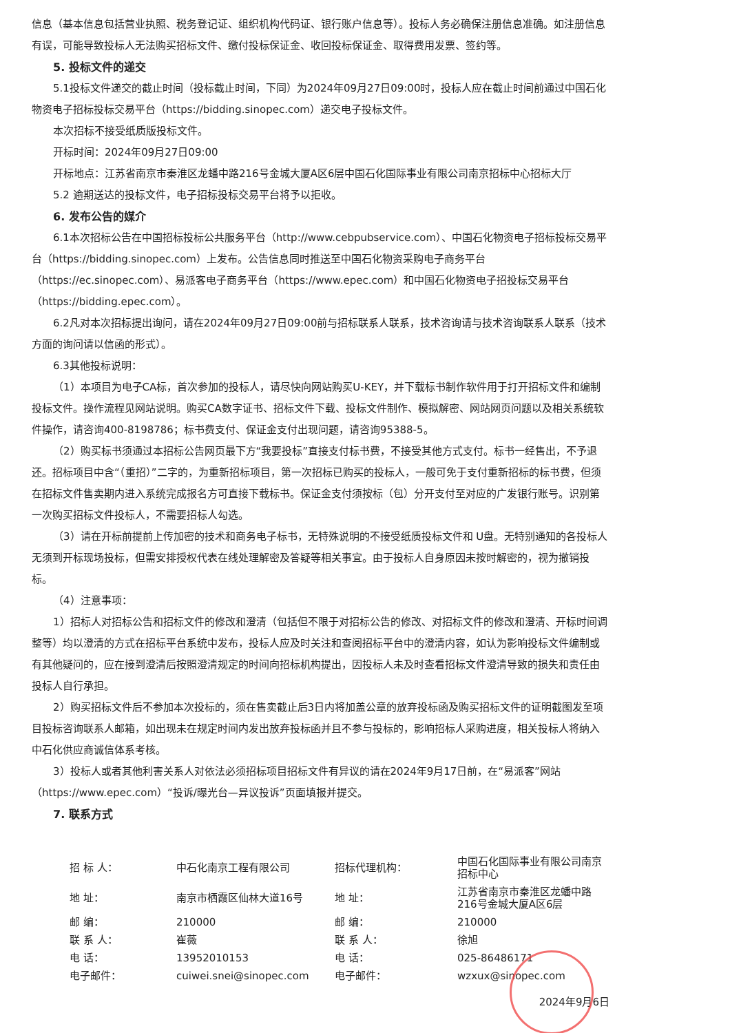信息（基本信息包括营业执照、税务登记证、组织机构代码证、银行账户信息等）。投标人务必确保注册信息准确。如注册信息有误，可能导致投标人无法购买招标文件、缴付投标保证金、收回投标保证金、取得费用发票、签约等。
5. 投标文件的递交
5.1投标文件递交的截止时间（投标截止时间，下同）为2024年09月27日09:00时，投标人应在截止时间前通过中国石化物资电子招标投标交易平台（https://bidding.sinopec.com）递交电子投标文件。
本次招标不接受纸质版投标文件。
开标时间：2024年09月27日09:00
开标地点：江苏省南京市秦淮区龙蟠中路216号金城大厦A区6层中国石化国际事业有限公司南京招标中心招标大厅
5.2 逾期送达的投标文件，电子招标投标交易平台将予以拒收。
6. 发布公告的媒介
6.1本次招标公告在中国招标投标公共服务平台（http://www.cebpubservice.com）、中国石化物资电子招标投标交易平台（https://bidding.sinopec.com）上发布。公告信息同时推送至中国石化物资采购电子商务平台（https://ec.sinopec.com）、易派客电子商务平台（https://www.epec.com）和中国石化物资电子招投标交易平台（https://bidding.epec.com）。
6.2凡对本次招标提出询问，请在2024年09月27日09:00前与招标联系人联系，技术咨询请与技术咨询联系人联系（技术方面的询问请以信函的形式）。
6.3其他投标说明：
（1）本项目为电子CA标，首次参加的投标人，请尽快向网站购买U-KEY，并下载标书制作软件用于打开招标文件和编制投标文件。操作流程见网站说明。购买CA数字证书、招标文件下载、投标文件制作、模拟解密、网站网页问题以及相关系统软件操作，请咨询400-8198786；标书费支付、保证金支付出现问题，请咨询95388-5。
（2）购买标书须通过本招标公告网页最下方“我要投标”直接支付标书费，不接受其他方式支付。标书一经售出，不予退还。招标项目中含“（重招）”二字的，为重新招标项目，第一次招标已购买的投标人，一般可免于支付重新招标的标书费，但须在招标文件售卖期内进入系统完成报名方可直接下载标书。保证金支付须按标（包）分开支付至对应的广发银行账号。识别第一次购买招标文件投标人，不需要招标人勾选。
（3）请在开标前提前上传加密的技术和商务电子标书，无特殊说明的不接受纸质投标文件和 U盘。无特别通知的各投标人无须到开标现场投标，但需安排授权代表在线处理解密及答疑等相关事宜。由于投标人自身原因未按时解密的，视为撤销投标。
（4）注意事项：
1）招标人对招标公告和招标文件的修改和澄清（包括但不限于对招标公告的修改、对招标文件的修改和澄清、开标时间调整等）均以澄清的方式在招标平台系统中发布，投标人应及时关注和查阅招标平台中的澄清内容，如认为影响投标文件编制或有其他疑问的，应在接到澄清后按照澄清规定的时间向招标机构提出，因投标人未及时查看招标文件澄清导致的损失和责任由投标人自行承担。
2）购买招标文件后不参加本次投标的，须在售卖截止后3日内将加盖公章的放弃投标函及购买招标文件的证明截图发至项目投标咨询联系人邮箱，如出现未在规定时间内发出放弃投标函并且不参与投标的，影响招标人采购进度，相关投标人将纳入中石化供应商诚信体系考核。
3）投标人或者其他利害关系人对依法必须招标项目招标文件有异议的请在2024年9月17日前，在“易派客”网站（https://www.epec.com）“投诉/曝光台—异议投诉”页面填报并提交。
7. 联系方式
| 招 标 人： | 中石化南京工程有限公司 | 招标代理机构： | 中国石化国际事业有限公司南京招标中心 |
| 地 址： | 南京市栖霞区仙林大道16号 | 地 址： | 江苏省南京市秦淮区龙蟠中路216号金城大厦A区6层 |
| 邮 编： | 210000 | 邮 编： | 210000 |
| 联 系 人： | 崔薇 | 联 系 人： | 徐旭 |
| 电 话： | 13952010153 | 电 话： | 025-86486171 |
| 电子邮件： | cuiwei.snei@sinopec.com | 电子邮件： | wzxux@sinopec.com |
2024年9月6日